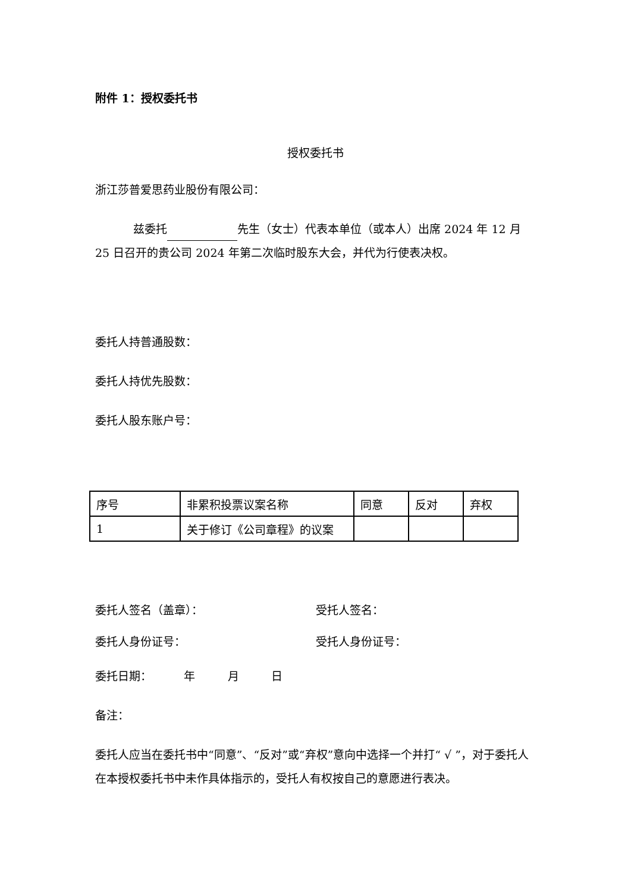附件 1：授权委托书
授权委托书
浙江莎普爱思药业股份有限公司：
兹委托 先生（女士）代表本单位（或本人）出席 2024 年 12 月 25 日召开的贵公司 2024 年第二次临时股东大会，并代为行使表决权。
委托人持普通股数：
委托人持优先股数：
委托人股东账户号：
| 序号 | 非累积投票议案名称 | 同意 | 反对 | 弃权 |
| 1 | 关于修订《公司章程》的议案 | | | |
委托人签名（盖章）： 受托人签名：
委托人身份证号： 受托人身份证号：
委托日期： 年 月 日
备注：
委托人应当在委托书中“同意”、“反对”或“弃权”意向中选择一个并打“ √ ”，对于委托人在本授权委托书中未作具体指示的，受托人有权按自己的意愿进行表决。